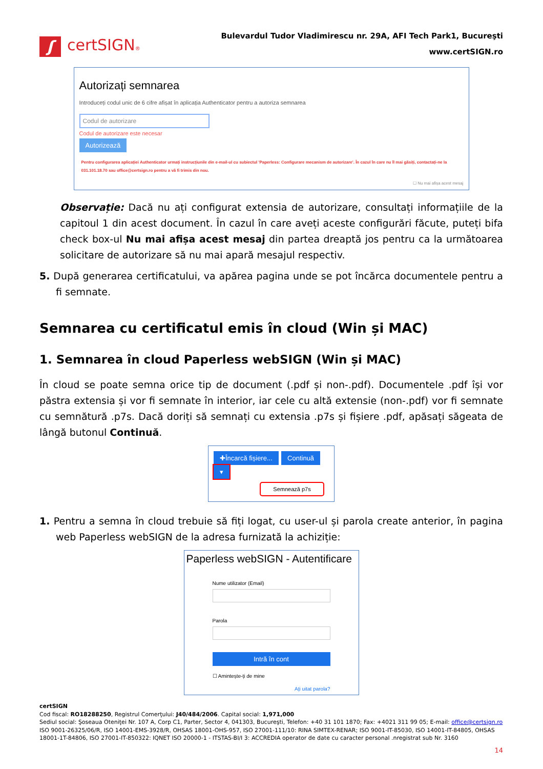ʃ certSIGN®
Bulevardul Tudor Vladimirescu nr. 29A, AFI Tech Park1, Bucureşti
www.certSIGN.ro
Autorizați semnarea
Introduceți codul unic de 6 cifre afișat în aplicația Authenticator pentru a autoriza semnarea
Codul de autorizare
Codul de autorizare este necesar
Autorizează
Pentru configurarea aplicației Authenticator urmați instrucțiunile din e-mail-ul cu subiectul 'Paperless: Configurare mecanism de autorizare'. În cazul în care nu îl mai găsiți, contactați-ne la 031.101.18.70 sau office@certsign.ro pentru a vă fi trimis din nou.
☐ Nu mai afișa acest mesaj
Observație: Dacă nu ați configurat extensia de autorizare, consultați informațiile de la capitoul 1 din acest document. În cazul în care aveți aceste configurări făcute, puteți bifa check box-ul Nu mai afișa acest mesaj din partea dreaptă jos pentru ca la următoarea solicitare de autorizare să nu mai apară mesajul respectiv.
5. După generarea certificatului, va apărea pagina unde se pot încărca documentele pentru a fi semnate.
Semnarea cu certificatul emis în cloud (Win și MAC)
1. Semnarea în cloud Paperless webSIGN (Win și MAC)
În cloud se poate semna orice tip de document (.pdf și non-.pdf). Documentele .pdf își vor păstra extensia și vor fi semnate în interior, iar cele cu altă extensie (non-.pdf) vor fi semnate cu semnătură .p7s. Dacă doriți să semnați cu extensia .p7s și fișiere .pdf, apăsați săgeata de lângă butonul Continuă.
✚Încarcă fișiere... Continuă ▾
Semnează p7s
1. Pentru a semna în cloud trebuie să fiți logat, cu user-ul și parola create anterior, în pagina web Paperless webSIGN de la adresa furnizată la achiziție:
Paperless webSIGN - Autentificare
Nume utilizator (Email)
Parola
Intră în cont
☐ Amintește-ți de mine
Ați uitat parola?
certSIGN
Cod fiscal: RO18288250, Registrul Comerţului: J40/484/2006. Capital social: 1,971,000
Sediul social: Şoseaua Oteniţei Nr. 107 A, Corp C1, Parter, Sector 4, 041303, Bucureşti, Telefon: +40 31 101 1870; Fax: +4021 311 99 05; E-mail: office@certsign.ro
ISO 9001-26325/06/R, ISO 14001-EMS-3928/R, OHSAS 18001-OHS-957, ISO 27001-111/10: RINA SIMTEX-RENAR; ISO 9001-IT-85030, ISO 14001-IT-84805, OHSAS 18001-1T-84806, ISO 27001-IT-850322: IQNET ISO 20000-1 - ITSTAS-BI/I 3: ACCREDIA operator de date cu caracter personal .nregistrat sub Nr. 3160
14